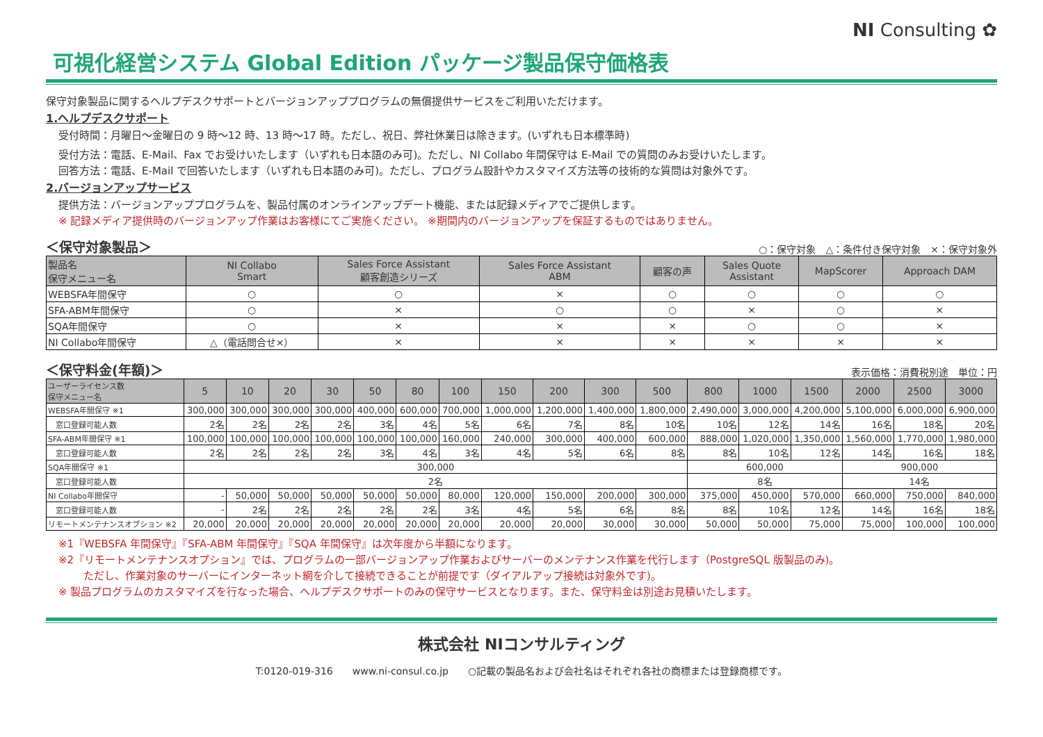NI Consulting ✿
可視化経営システム Global Edition パッケージ製品保守価格表
保守対象製品に関するヘルプデスクサポートとバージョンアッププログラムの無償提供サービスをご利用いただけます。
1.ヘルプデスクサポート
受付時間：月曜日～金曜日の 9 時～12 時、13 時～17 時。ただし、祝日、弊社休業日は除きます。(いずれも日本標準時)
受付方法：電話、E-Mail、Fax でお受けいたします（いずれも日本語のみ可)。ただし、NI Collabo 年間保守は E-Mail での質問のみお受けいたします。
回答方法：電話、E-Mail で回答いたします（いずれも日本語のみ可)。ただし、プログラム設計やカスタマイズ方法等の技術的な質問は対象外です。
2.バージョンアップサービス
提供方法：バージョンアッププログラムを、製品付属のオンラインアップデート機能、または記録メディアでご提供します。
※ 記録メディア提供時のバージョンアップ作業はお客様にてご実施ください。 ※期間内のバージョンアップを保証するものではありません。
＜保守対象製品＞ ○：保守対象　△：条件付き保守対象　×：保守対象外
| 製品名 保守メニュー名 | NI Collabo Smart | Sales Force Assistant 顧客創造シリーズ | Sales Force Assistant ABM | 顧客の声 | Sales Quote Assistant | MapScorer | Approach DAM |
| --- | --- | --- | --- | --- | --- | --- | --- |
| WEBSFA年間保守 | ○ | ○ | × | ○ | ○ | ○ | ○ |
| SFA-ABM年間保守 | ○ | × | ○ | ○ | × | ○ | × |
| SQA年間保守 | ○ | × | × | × | ○ | ○ | × |
| NI Collabo年間保守 | △（電話問合せ×） | × | × | × | × | × | × |
＜保守料金(年額)＞ 表示価格：消費税別途　単位：円
| ユーザーライセンス数 保守メニュー名 | 5 | 10 | 20 | 30 | 50 | 80 | 100 | 150 | 200 | 300 | 500 | 800 | 1000 | 1500 | 2000 | 2500 | 3000 |
| --- | --- | --- | --- | --- | --- | --- | --- | --- | --- | --- | --- | --- | --- | --- | --- | --- | --- |
| WEBSFA年間保守 ※1 | 300,000 | 300,000 | 300,000 | 300,000 | 400,000 | 600,000 | 700,000 | 1,000,000 | 1,200,000 | 1,400,000 | 1,800,000 | 2,490,000 | 3,000,000 | 4,200,000 | 5,100,000 | 6,000,000 | 6,900,000 |
| 窓口登録可能人数 | 2名 | 2名 | 2名 | 2名 | 3名 | 4名 | 5名 | 6名 | 7名 | 8名 | 10名 | 10名 | 12名 | 14名 | 16名 | 18名 | 20名 |
| SFA-ABM年間保守 ※1 | 100,000 | 100,000 | 100,000 | 100,000 | 100,000 | 100,000 | 160,000 | 240,000 | 300,000 | 400,000 | 600,000 | 888,000 | 1,020,000 | 1,350,000 | 1,560,000 | 1,770,000 | 1,980,000 |
| 窓口登録可能人数 | 2名 | 2名 | 2名 | 2名 | 3名 | 4名 | 3名 | 4名 | 5名 | 6名 | 8名 | 8名 | 10名 | 12名 | 14名 | 16名 | 18名 |
| SQA年間保守 ※1 | 300,000 | | | | | | | | | | | 600,000 | | | 900,000 | | |
| 窓口登録可能人数 | 2名 | | | | | | | | | | | 8名 | | | 14名 | | |
| NI Collabo年間保守 | - | 50,000 | 50,000 | 50,000 | 50,000 | 50,000 | 80,000 | 120,000 | 150,000 | 200,000 | 300,000 | 375,000 | 450,000 | 570,000 | 660,000 | 750,000 | 840,000 |
| 窓口登録可能人数 | - | 2名 | 2名 | 2名 | 2名 | 2名 | 3名 | 4名 | 5名 | 6名 | 8名 | 8名 | 10名 | 12名 | 14名 | 16名 | 18名 |
| リモートメンテナンスオプション ※2 | 20,000 | 20,000 | 20,000 | 20,000 | 20,000 | 20,000 | 20,000 | 20,000 | 20,000 | 30,000 | 30,000 | 50,000 | 50,000 | 75,000 | 75,000 | 100,000 | 100,000 |
※1『WEBSFA 年間保守』『SFA-ABM 年間保守』『SQA 年間保守』は次年度から半額になります。
※2『リモートメンテナンスオプション』では、プログラムの一部バージョンアップ作業およびサーバーのメンテナンス作業を代行します（PostgreSQL 版製品のみ)。
ただし、作業対象のサーバーにインターネット網を介して接続できることが前提です（ダイアルアップ接続は対象外です)。
※ 製品プログラムのカスタマイズを行なった場合、ヘルプデスクサポートのみの保守サービスとなります。また、保守料金は別途お見積いたします。
株式会社 NIコンサルティング
T:0120-019-316　　www.ni-consul.co.jp　　○記載の製品名および会社名はそれぞれ各社の商標または登録商標です。